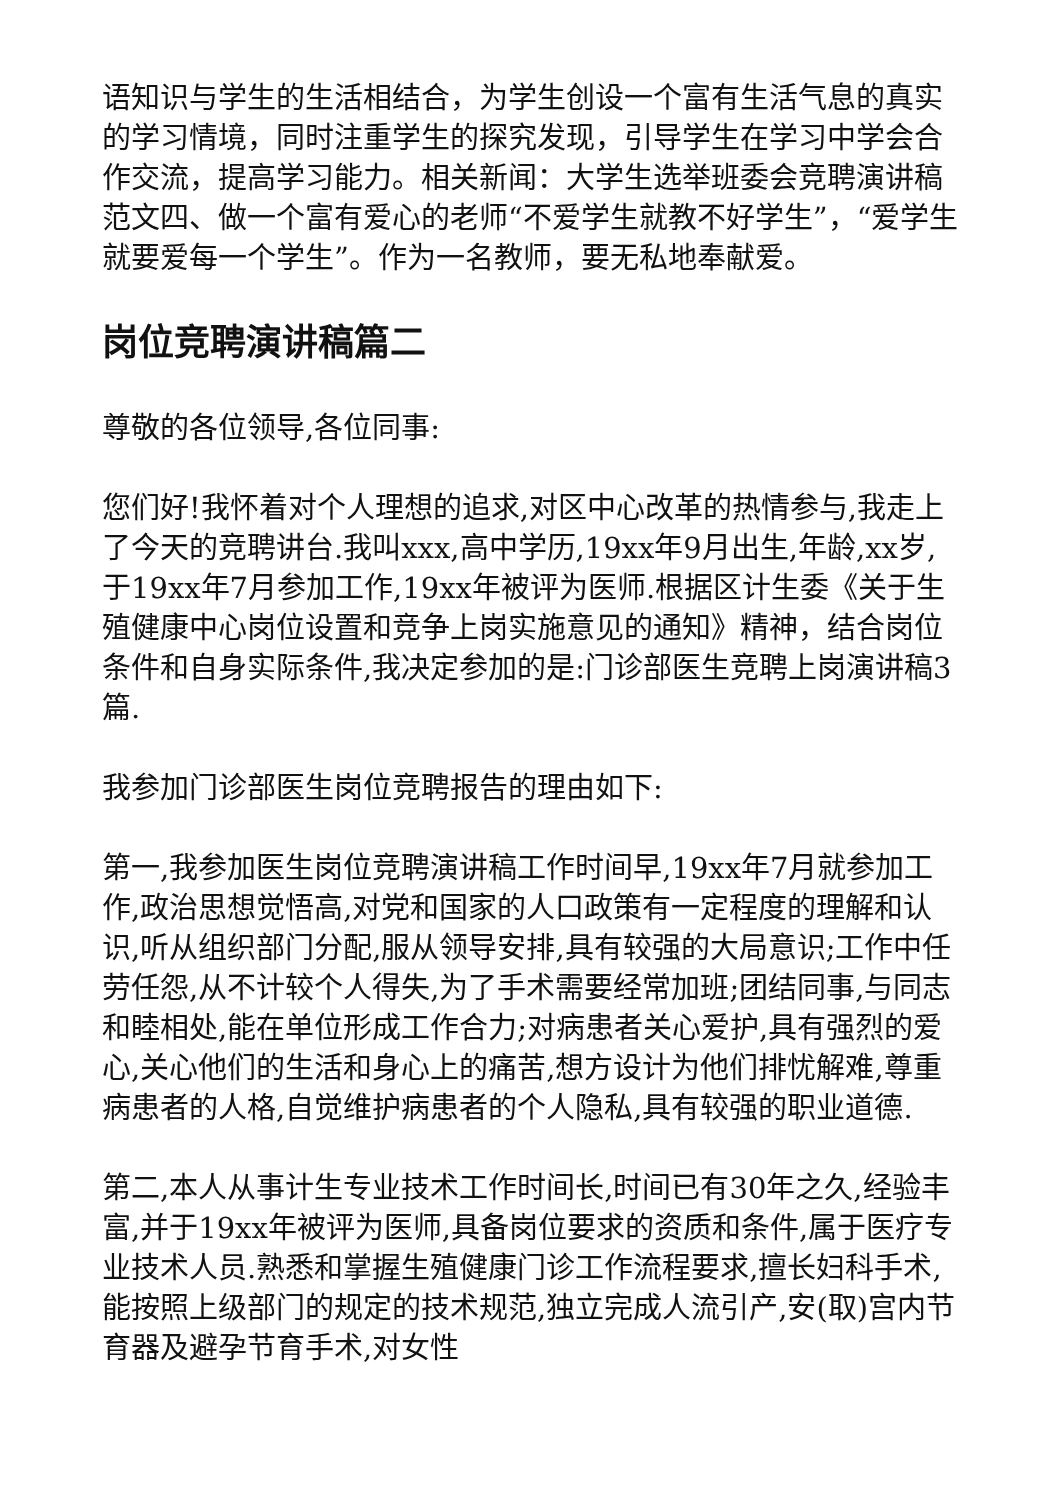语知识与学生的生活相结合，为学生创设一个富有生活气息的真实的学习情境，同时注重学生的探究发现，引导学生在学习中学会合作交流，提高学习能力。相关新闻：大学生选举班委会竞聘演讲稿范文四、做一个富有爱心的老师“不爱学生就教不好学生”，“爱学生就要爱每一个学生”。作为一名教师，要无私地奉献爱。
岗位竞聘演讲稿篇二
尊敬的各位领导,各位同事:
您们好!我怀着对个人理想的追求,对区中心改革的热情参与,我走上了今天的竞聘讲台.我叫xxx,高中学历,19xx年9月出生,年龄,xx岁,于19xx年7月参加工作,19xx年被评为医师.根据区计生委《关于生殖健康中心岗位设置和竞争上岗实施意见的通知》精神，结合岗位条件和自身实际条件,我决定参加的是:门诊部医生竞聘上岗演讲稿3篇.
我参加门诊部医生岗位竞聘报告的理由如下:
第一,我参加医生岗位竞聘演讲稿工作时间早,19xx年7月就参加工作,政治思想觉悟高,对党和国家的人口政策有一定程度的理解和认识,听从组织部门分配,服从领导安排,具有较强的大局意识;工作中任劳任怨,从不计较个人得失,为了手术需要经常加班;团结同事,与同志和睦相处,能在单位形成工作合力;对病患者关心爱护,具有强烈的爱心,关心他们的生活和身心上的痛苦,想方设计为他们排忧解难,尊重病患者的人格,自觉维护病患者的个人隐私,具有较强的职业道德.
第二,本人从事计生专业技术工作时间长,时间已有30年之久,经验丰富,并于19xx年被评为医师,具备岗位要求的资质和条件,属于医疗专业技术人员.熟悉和掌握生殖健康门诊工作流程要求,擅长妇科手术,能按照上级部门的规定的技术规范,独立完成人流引产,安(取)宫内节育器及避孕节育手术,对女性